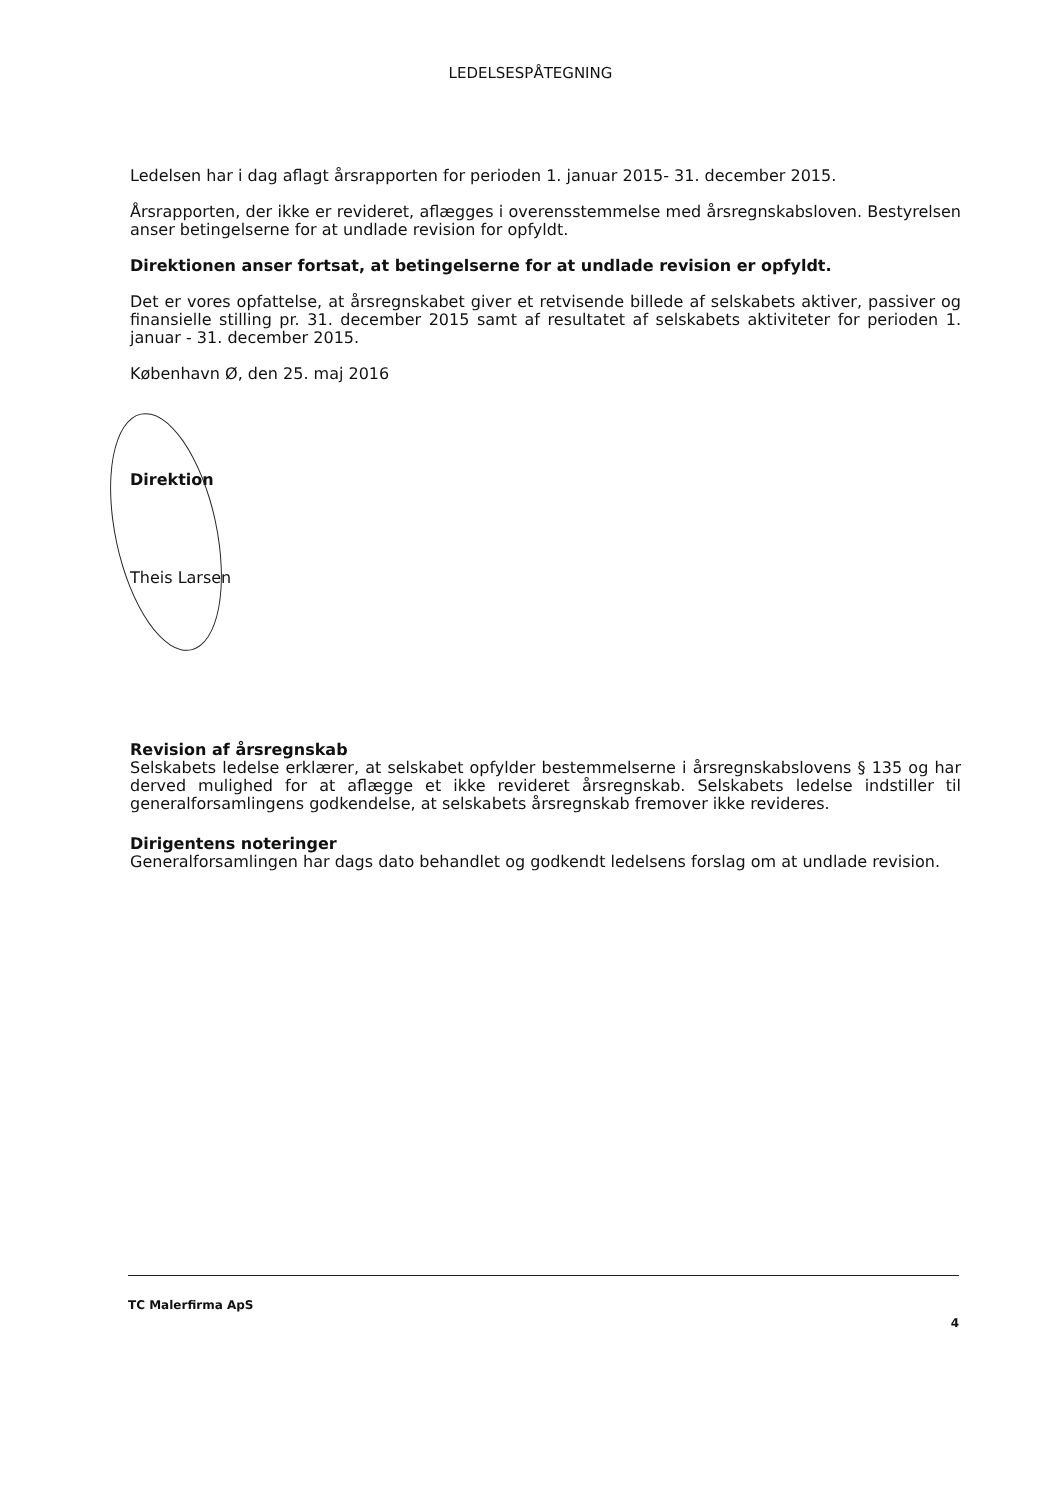LEDELSESPÅTEGNING
Ledelsen har i dag aflagt årsrapporten for perioden 1. januar 2015- 31. december 2015.
Årsrapporten, der ikke er revideret, aflægges i overensstemmelse med årsregnskabsloven. Bestyrelsen anser betingelserne for at undlade revision for opfyldt.
Direktionen anser fortsat, at betingelserne for at undlade revision er opfyldt.
Det er vores opfattelse, at årsregnskabet giver et retvisende billede af selskabets aktiver, passiver og finansielle stilling pr. 31. december 2015 samt af resultatet af selskabets aktiviteter for perioden 1. januar - 31. december 2015.
København Ø, den 25. maj 2016
Direktion
Theis Larsen
Revision af årsregnskab
Selskabets ledelse erklærer, at selskabet opfylder bestemmelserne i årsregnskabslovens § 135 og har derved mulighed for at aflægge et ikke revideret årsregnskab. Selskabets ledelse indstiller til generalforsamlingens godkendelse, at selskabets årsregnskab fremover ikke revideres.
Dirigentens noteringer
Generalforsamlingen har dags dato behandlet og godkendt ledelsens forslag om at undlade revision.
TC Malerfirma ApS 4